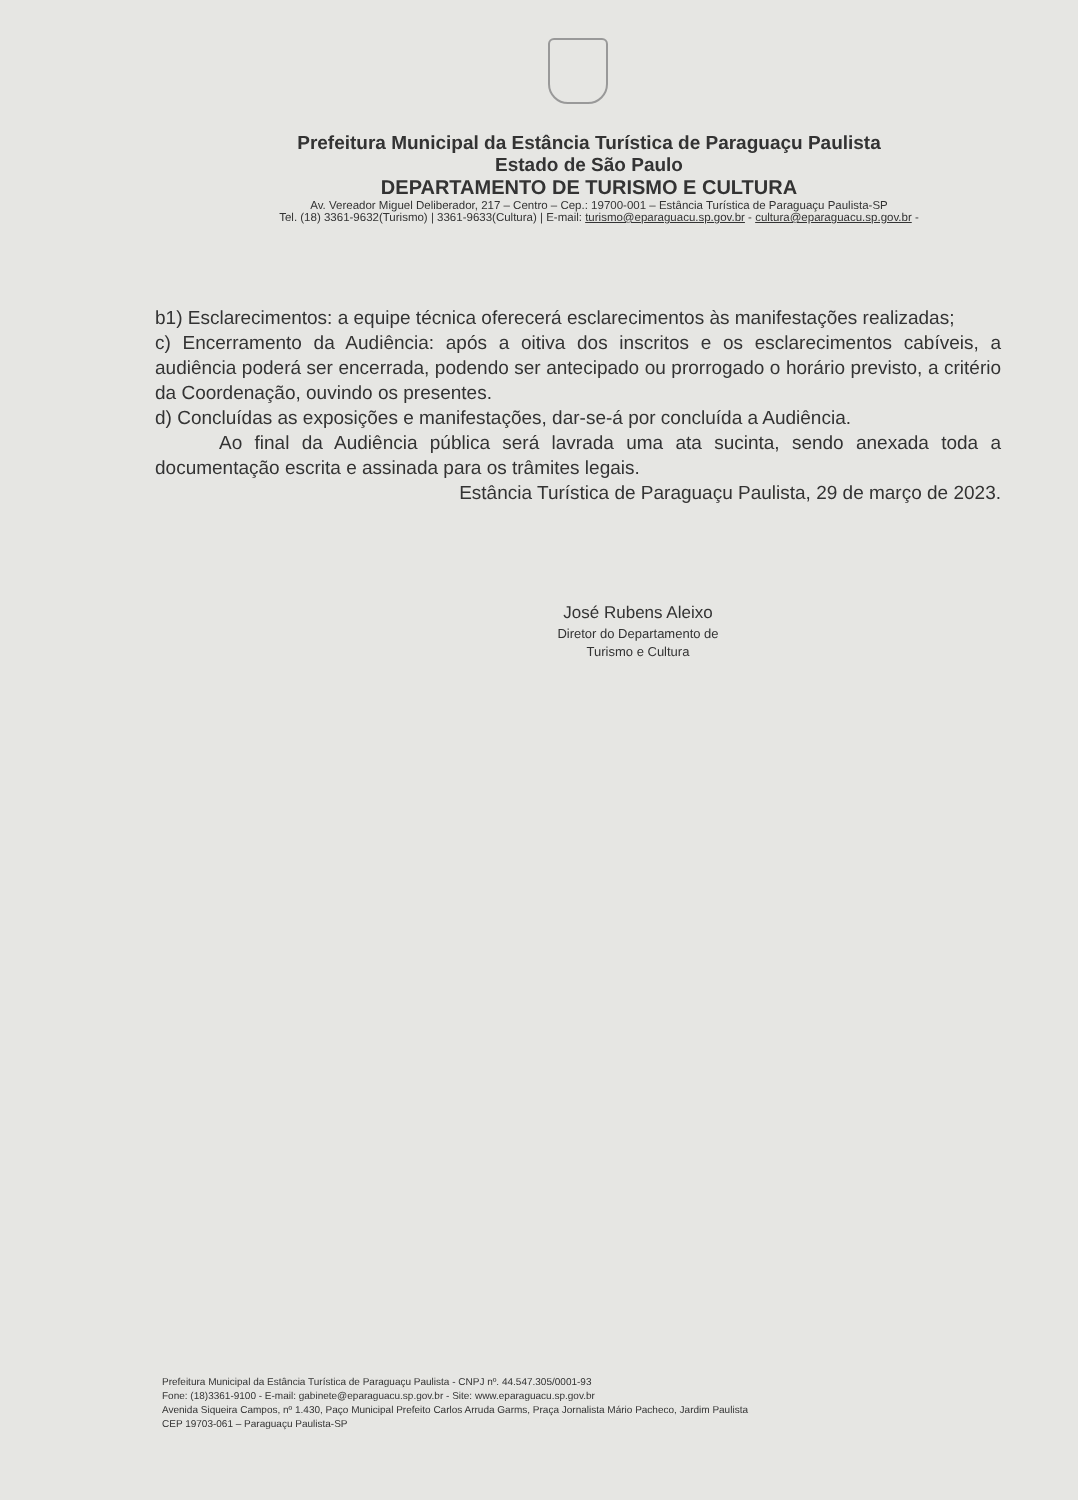Prefeitura Municipal da Estância Turística de Paraguaçu Paulista
Estado de São Paulo
DEPARTAMENTO DE TURISMO E CULTURA
Av. Vereador Miguel Deliberador, 217 – Centro – Cep.: 19700-001 – Estância Turística de Paraguaçu Paulista-SP
Tel. (18) 3361-9632(Turismo) | 3361-9633(Cultura) | E-mail: turismo@eparaguacu.sp.gov.br - cultura@eparaguacu.sp.gov.br -
b1) Esclarecimentos: a equipe técnica oferecerá esclarecimentos às manifestações realizadas;
c) Encerramento da Audiência: após a oitiva dos inscritos e os esclarecimentos cabíveis, a audiência poderá ser encerrada, podendo ser antecipado ou prorrogado o horário previsto, a critério da Coordenação, ouvindo os presentes.
d) Concluídas as exposições e manifestações, dar-se-á por concluída a Audiência.
Ao final da Audiência pública será lavrada uma ata sucinta, sendo anexada toda a documentação escrita e assinada para os trâmites legais.
Estância Turística de Paraguaçu Paulista, 29 de março de 2023.
José Rubens Aleixo
Diretor do Departamento de
Turismo e Cultura
Prefeitura Municipal da Estância Turística de Paraguaçu Paulista - CNPJ nº. 44.547.305/0001-93
Fone: (18)3361-9100 - E-mail: gabinete@eparaguacu.sp.gov.br - Site: www.eparaguacu.sp.gov.br
Avenida Siqueira Campos, nº 1.430, Paço Municipal Prefeito Carlos Arruda Garms, Praça Jornalista Mário Pacheco, Jardim Paulista
CEP 19703-061 – Paraguaçu Paulista-SP